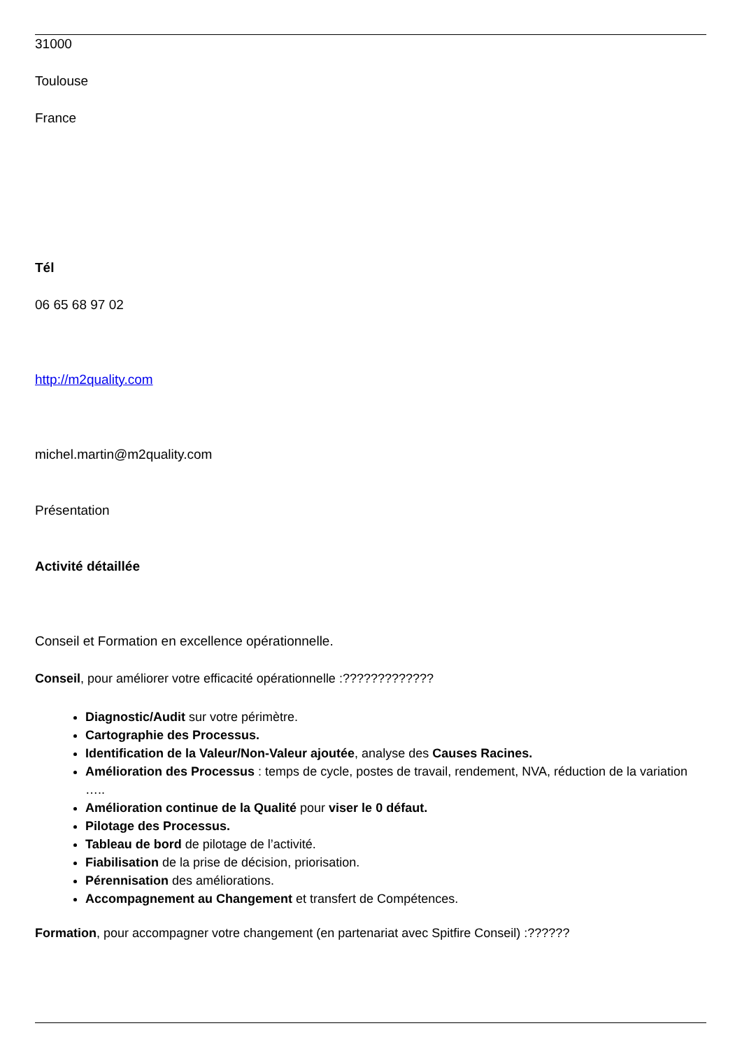31000
Toulouse
France
Tél
06 65 68 97 02
http://m2quality.com
michel.martin@m2quality.com
Présentation
Activité détaillée
Conseil et Formation en excellence opérationnelle.
Conseil, pour améliorer votre efficacité opérationnelle :?????????????
Diagnostic/Audit sur votre périmètre.
Cartographie des Processus.
Identification de la Valeur/Non-Valeur ajoutée, analyse des Causes Racines.
Amélioration des Processus : temps de cycle, postes de travail, rendement, NVA, réduction de la variation …..
Amélioration continue de la Qualité pour viser le 0 défaut.
Pilotage des Processus.
Tableau de bord de pilotage de l’activité.
Fiabilisation de la prise de décision, priorisation.
Pérennisation des améliorations.
Accompagnement au Changement et transfert de Compétences.
Formation, pour accompagner votre changement (en partenariat avec Spitfire Conseil) :??????